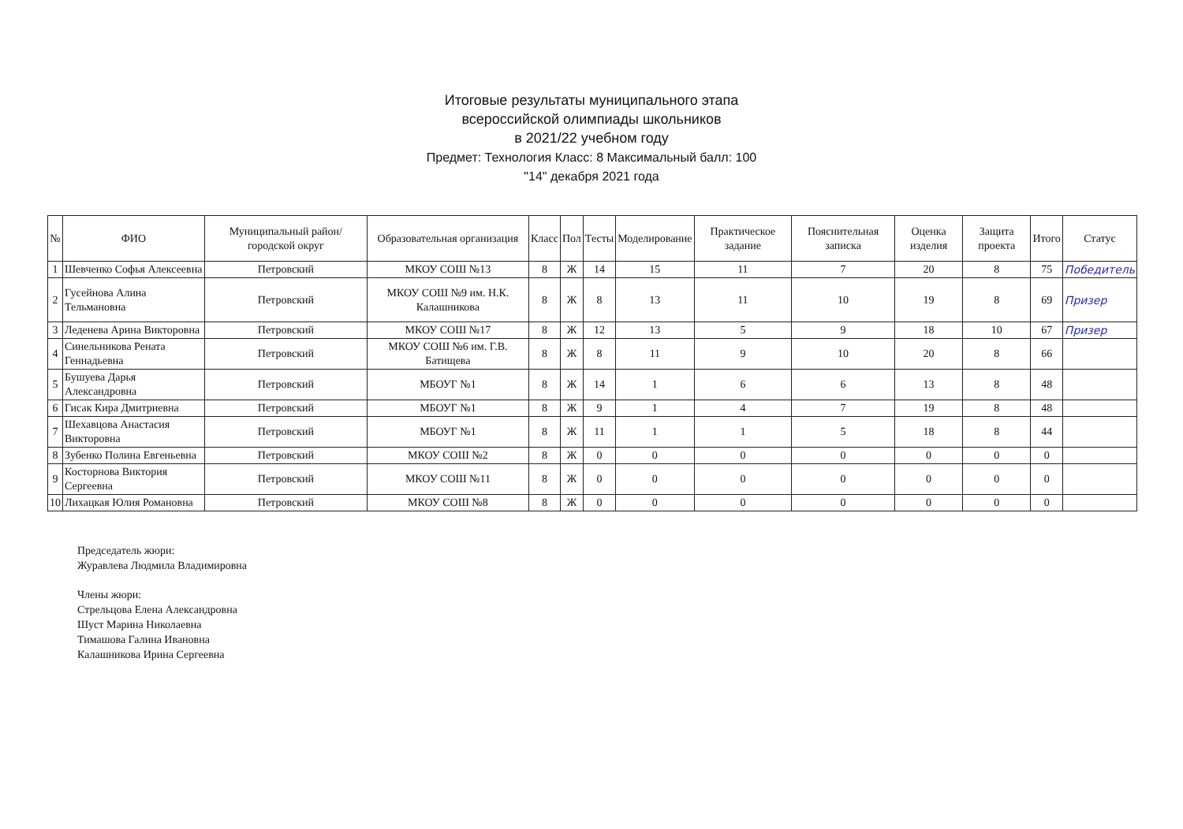Итоговые результаты муниципального этапа
всероссийской олимпиады школьников
в 2021/22 учебном году
Предмет: Технология Класс: 8 Максимальный балл: 100
"14" декабря 2021 года
| № | ФИО | Муниципальный район/городской округ | Образовательная организация | Класс | Пол | Тесты | Моделирование | Практическое задание | Пояснительная записка | Оценка изделия | Защита проекта | Итого | Статус |
| --- | --- | --- | --- | --- | --- | --- | --- | --- | --- | --- | --- | --- | --- |
| 1 | Шевченко Софья Алексеевна | Петровский | МКОУ СОШ №13 | 8 | Ж | 14 | 15 | 11 | 7 | 20 | 8 | 75 | Победитель |
| 2 | Гусейнова Алина Тельмановна | Петровский | МКОУ СОШ №9 им. Н.К. Калашникова | 8 | Ж | 8 | 13 | 11 | 10 | 19 | 8 | 69 | Призер |
| 3 | Леденева Арина Викторовна | Петровский | МКОУ СОШ №17 | 8 | Ж | 12 | 13 | 5 | 9 | 18 | 10 | 67 | Призер |
| 4 | Синельникова Рената Геннадьевна | Петровский | МКОУ СОШ №6 им. Г.В. Батищева | 8 | Ж | 8 | 11 | 9 | 10 | 20 | 8 | 66 | |
| 5 | Бушуева Дарья Александровна | Петровский | МБОУГ №1 | 8 | Ж | 14 | 1 | 6 | 6 | 13 | 8 | 48 | |
| 6 | Гисак Кира Дмитриевна | Петровский | МБОУГ №1 | 8 | Ж | 9 | 1 | 4 | 7 | 19 | 8 | 48 | |
| 7 | Шехавцова Анастасия Викторовна | Петровский | МБОУГ №1 | 8 | Ж | 11 | 1 | 1 | 5 | 18 | 8 | 44 | |
| 8 | Зубенко Полина Евгеньевна | Петровский | МКОУ СОШ №2 | 8 | Ж | 0 | 0 | 0 | 0 | 0 | 0 | 0 | |
| 9 | Косторнова Виктория Сергеевна | Петровский | МКОУ СОШ №11 | 8 | Ж | 0 | 0 | 0 | 0 | 0 | 0 | 0 | |
| 10 | Лихацкая Юлия Романовна | Петровский | МКОУ СОШ №8 | 8 | Ж | 0 | 0 | 0 | 0 | 0 | 0 | 0 | |
Председатель жюри:
Журавлева Людмила Владимировна
Члены жюри:
Стрельцова Елена Александровна
Шуст Марина Николаевна
Тимашова Галина Ивановна
Калашникова Ирина Сергеевна